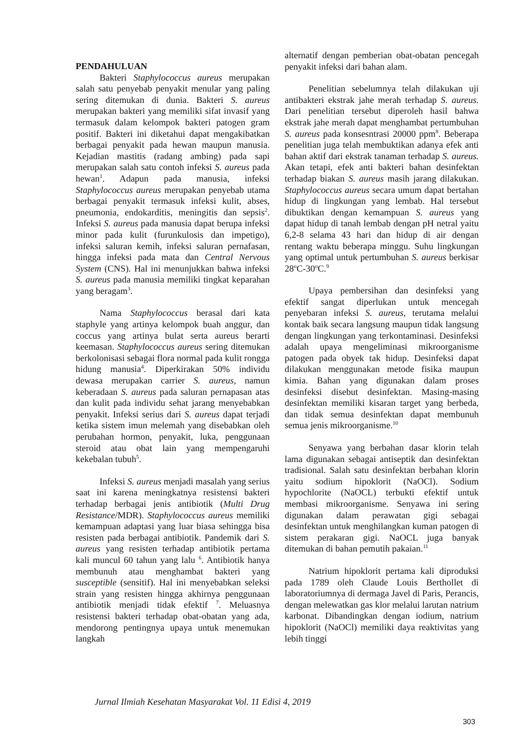PENDAHULUAN
Bakteri Staphylococcus aureus merupakan salah satu penyebab penyakit menular yang paling sering ditemukan di dunia. Bakteri S. aureus merupakan bakteri yang memiliki sifat invasif yang termasuk dalam kelompok bakteri patogen gram positif. Bakteri ini diketahui dapat mengakibatkan berbagai penyakit pada hewan maupun manusia. Kejadian mastitis (radang ambing) pada sapi merupakan salah satu contoh infeksi S. aureus pada hewan<sup>1</sup>. Adapun pada manusia, infeksi Staphylococcus aureus merupakan penyebab utama berbagai penyakit termasuk infeksi kulit, abses, pneumonia, endokarditis, meningitis dan sepsis<sup>2</sup>. Infeksi S. aureus pada manusia dapat berupa infeksi minor pada kulit (furunkulosis dan impetigo), infeksi saluran kemih, infeksi saluran pernafasan, hingga infeksi pada mata dan Central Nervous System (CNS). Hal ini menunjukkan bahwa infeksi S. aureus pada manusia memiliki tingkat keparahan yang beragam<sup>3</sup>.
Nama Staphylococcus berasal dari kata staphyle yang artinya kelompok buah anggur, dan coccus yang artinya bulat serta aureus berarti keemasan. Staphylococcus aureus sering ditemukan berkolonisasi sebagai flora normal pada kulit rongga hidung manusia<sup>4</sup>. Diperkirakan 50% individu dewasa merupakan carrier S. aureus, namun keberadaan S. aureus pada saluran pernapasan atas dan kulit pada individu sehat jarang menyebabkan penyakit. Infeksi serius dari S. aureus dapat terjadi ketika sistem imun melemah yang disebabkan oleh perubahan hormon, penyakit, luka, penggunaan steroid atau obat lain yang mempengaruhi kekebalan tubuh<sup>5</sup>.
Infeksi S. aureus menjadi masalah yang serius saat ini karena meningkatnya resistensi bakteri terhadap berbagai jenis antibiotik (Multi Drug Resistance/MDR). Staphylococcus aureus memiliki kemampuan adaptasi yang luar biasa sehingga bisa resisten pada berbagai antibiotik. Pandemik dari S. aureus yang resisten terhadap antibiotik pertama kali muncul 60 tahun yang lalu <sup>6</sup>. Antibiotik hanya membunuh atau menghambat bakteri yang susceptible (sensitif). Hal ini menyebabkan seleksi strain yang resisten hingga akhirnya penggunaan antibiotik menjadi tidak efektif <sup>7</sup>. Meluasnya resistensi bakteri terhadap obat-obatan yang ada, mendorong pentingnya upaya untuk menemukan langkah
alternatif dengan pemberian obat-obatan pencegah penyakit infeksi dari bahan alam.
Penelitian sebelumnya telah dilakukan uji antibakteri ekstrak jahe merah terhadap S. aureus. Dari penelitian tersebut diperoleh hasil bahwa ekstrak jahe merah dapat menghambat pertumbuhan S. aureus pada konsesntrasi 20000 ppm<sup>8</sup>. Beberapa penelitian juga telah membuktikan adanya efek anti bahan aktif dari ekstrak tanaman terhadap S. aureus. Akan tetapi, efek anti bakteri bahan desinfektan terhadap biakan S. aureus masih jarang dilakukan. Staphylococcus aureus secara umum dapat bertahan hidup di lingkungan yang lembab. Hal tersebut dibuktikan dengan kemampuan S. aureus yang dapat hidup di tanah lembab dengan pH netral yaitu 6,2-8 selama 43 hari dan hidup di air dengan rentang waktu beberapa minggu. Suhu lingkungan yang optimal untuk pertumbuhan S. aureus berkisar 28<sup>o</sup>C-30<sup>o</sup>C.<sup>9</sup>
Upaya pembersihan dan desinfeksi yang efektif sangat diperlukan untuk mencegah penyebaran infeksi S. aureus, terutama melalui kontak baik secara langsung maupun tidak langsung dengan lingkungan yang terkontaminasi. Desinfeksi adalah upaya mengeliminasi mikroorganisme patogen pada obyek tak hidup. Desinfeksi dapat dilakukan menggunakan metode fisika maupun kimia. Bahan yang digunakan dalam proses desinfeksi disebut desinfektan. Masing-masing desinfektan memiliki kisaran target yang berbeda, dan tidak semua desinfektan dapat membunuh semua jenis mikroorganisme.<sup>10</sup>
Senyawa yang berbahan dasar klorin telah lama digunakan sebagai antiseptik dan desinfektan tradisional. Salah satu desinfektan berbahan klorin yaitu sodium hipoklorit (NaOCl). Sodium hypochlorite (NaOCL) terbukti efektif untuk membasi mikroorganisme. Senyawa ini sering digunakan dalam perawatan gigi sebagai desinfektan untuk menghilangkan kuman patogen di sistem perakaran gigi. NaOCL juga banyak ditemukan di bahan pemutih pakaian.<sup>11</sup>
Natrium hipoklorit pertama kali diproduksi pada 1789 oleh Claude Louis Berthollet di laboratoriumnya di dermaga Javel di Paris, Perancis, dengan melewatkan gas klor melalui larutan natrium karbonat. Dibandingkan dengan iodium, natrium hipoklorit (NaOCl) memiliki daya reaktivitas yang lebih tinggi
Jurnal Ilmiah Kesehatan Masyarakat Vol. 11 Edisi 4, 2019
303